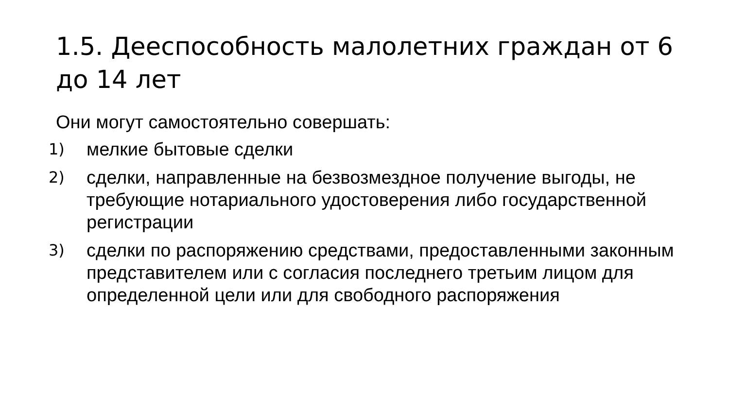1.5. Дееспособность малолетних граждан от 6 до 14 лет
Они могут самостоятельно совершать:
1) мелкие бытовые сделки
2) сделки, направленные на безвозмездное получение выгоды, не требующие нотариального удостоверения либо государственной регистрации
3) сделки по распоряжению средствами, предоставленными законным представителем или с согласия последнего третьим лицом для определенной цели или для свободного распоряжения